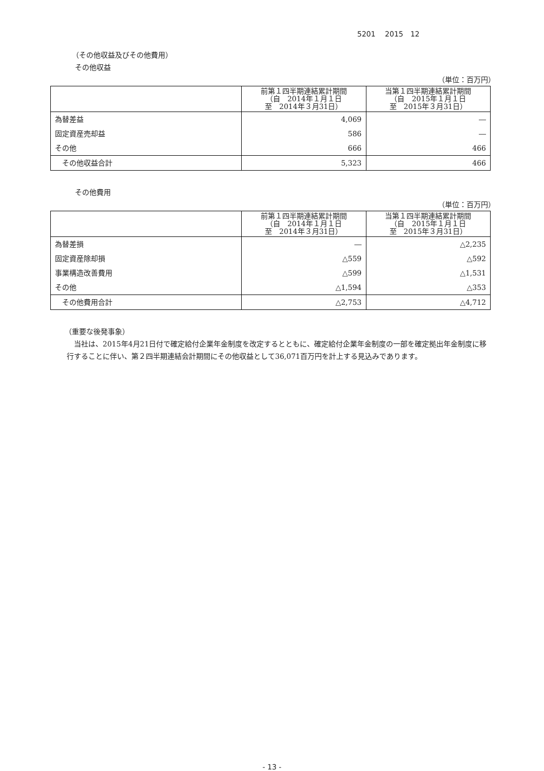5201　 2015　12
（その他収益及びその他費用）
その他収益
（単位：百万円）
| | 前第１四半期連結累計期間 （自 2014年１月１日 至 2014年３月31日） | 当第１四半期連結累計期間 （自 2015年１月１日 至 2015年３月31日） |
| --- | --- | --- |
| 為替差益 | 4,069 | ― |
| 固定資産売却益 | 586 | ― |
| その他 | 666 | 466 |
| その他収益合計 | 5,323 | 466 |
その他費用
（単位：百万円）
| | 前第１四半期連結累計期間 （自 2014年１月１日 至 2014年３月31日） | 当第１四半期連結累計期間 （自 2015年１月１日 至 2015年３月31日） |
| --- | --- | --- |
| 為替差損 | ― | △2,235 |
| 固定資産除却損 | △559 | △592 |
| 事業構造改善費用 | △599 | △1,531 |
| その他 | △1,594 | △353 |
| その他費用合計 | △2,753 | △4,712 |
（重要な後発事象）
当社は、2015年4月21日付で確定給付企業年金制度を改定するとともに、確定給付企業年金制度の一部を確定拠出年金制度に移行することに伴い、第２四半期連結会計期間にその他収益として36,071百万円を計上する見込みであります。
- 13 -